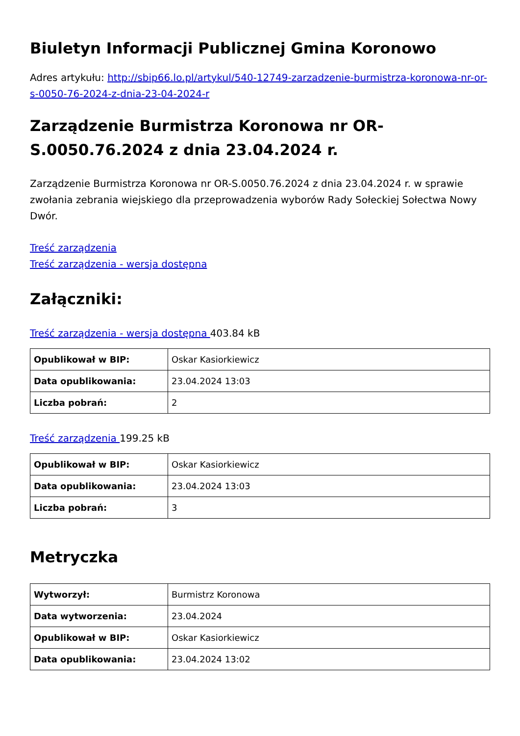Biuletyn Informacji Publicznej Gmina Koronowo
Adres artykułu: http://sbip66.lo.pl/artykul/540-12749-zarzadzenie-burmistrza-koronowa-nr-or-s-0050-76-2024-z-dnia-23-04-2024-r
Zarządzenie Burmistrza Koronowa nr OR-S.0050.76.2024 z dnia 23.04.2024 r.
Zarządzenie Burmistrza Koronowa nr OR-S.0050.76.2024 z dnia 23.04.2024 r. w sprawie zwołania zebrania wiejskiego dla przeprowadzenia wyborów Rady Sołeckiej Sołectwa Nowy Dwór.
Treść zarządzenia
Treść zarządzenia - wersja dostępna
Załączniki:
Treść zarządzenia - wersja dostępna 403.84 kB
| Opublikował w BIP: | Oskar Kasiorkiewicz |
| Data opublikowania: | 23.04.2024 13:03 |
| Liczba pobrań: | 2 |
Treść zarządzenia 199.25 kB
| Opublikował w BIP: | Oskar Kasiorkiewicz |
| Data opublikowania: | 23.04.2024 13:03 |
| Liczba pobrań: | 3 |
Metryczka
| Wytworzył: | Burmistrz Koronowa |
| Data wytworzenia: | 23.04.2024 |
| Opublikował w BIP: | Oskar Kasiorkiewicz |
| Data opublikowania: | 23.04.2024 13:02 |